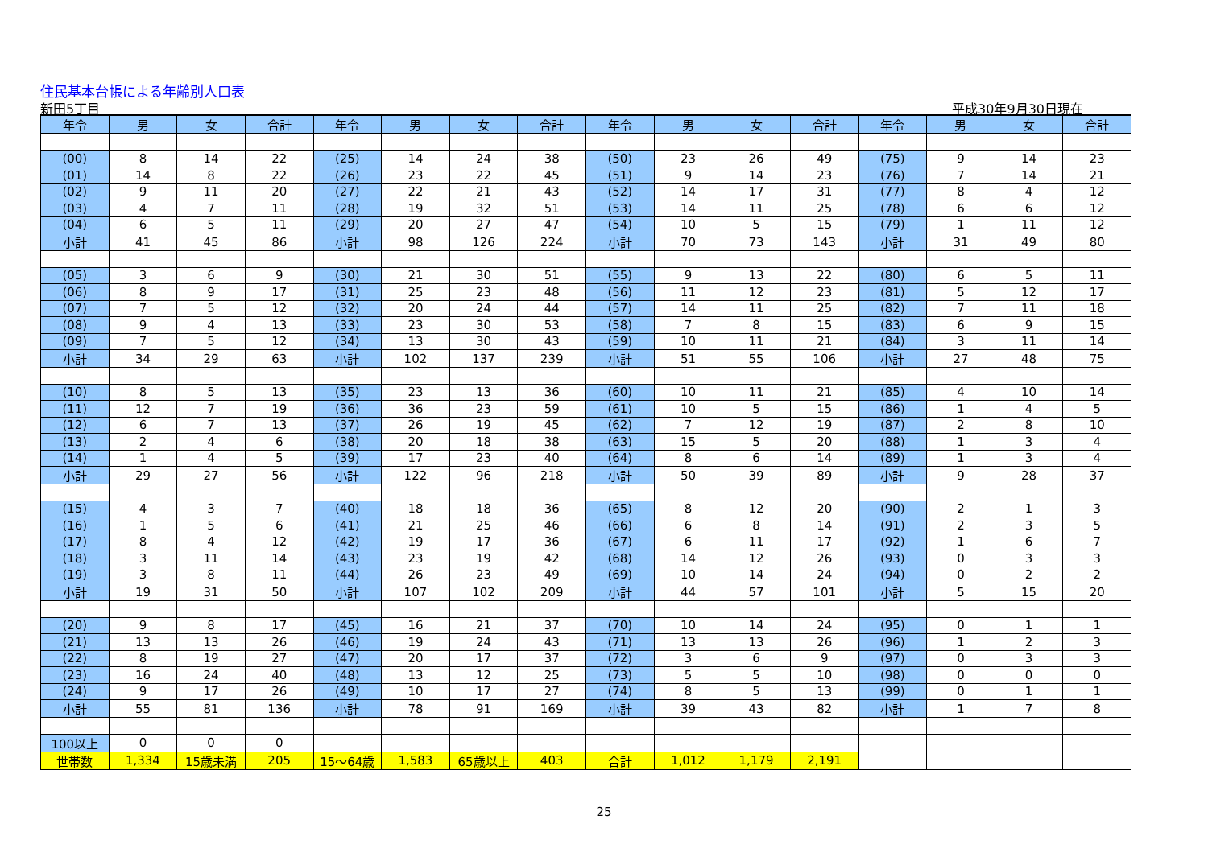住民基本台帳による年齢別人口表
新田5丁目 平成30年9月30日現在
| 年令 | 男 | 女 | 合計 | 年令 | 男 | 女 | 合計 | 年令 | 男 | 女 | 合計 | 年令 | 男 | 女 | 合計 |
| --- | --- | --- | --- | --- | --- | --- | --- | --- | --- | --- | --- | --- | --- | --- | --- |
| (00) | 8 | 14 | 22 | (25) | 14 | 24 | 38 | (50) | 23 | 26 | 49 | (75) | 9 | 14 | 23 |
| (01) | 14 | 8 | 22 | (26) | 23 | 22 | 45 | (51) | 9 | 14 | 23 | (76) | 7 | 14 | 21 |
| (02) | 9 | 11 | 20 | (27) | 22 | 21 | 43 | (52) | 14 | 17 | 31 | (77) | 8 | 4 | 12 |
| (03) | 4 | 7 | 11 | (28) | 19 | 32 | 51 | (53) | 14 | 11 | 25 | (78) | 6 | 6 | 12 |
| (04) | 6 | 5 | 11 | (29) | 20 | 27 | 47 | (54) | 10 | 5 | 15 | (79) | 1 | 11 | 12 |
| 小計 | 41 | 45 | 86 | 小計 | 98 | 126 | 224 | 小計 | 70 | 73 | 143 | 小計 | 31 | 49 | 80 |
| (05) | 3 | 6 | 9 | (30) | 21 | 30 | 51 | (55) | 9 | 13 | 22 | (80) | 6 | 5 | 11 |
| (06) | 8 | 9 | 17 | (31) | 25 | 23 | 48 | (56) | 11 | 12 | 23 | (81) | 5 | 12 | 17 |
| (07) | 7 | 5 | 12 | (32) | 20 | 24 | 44 | (57) | 14 | 11 | 25 | (82) | 7 | 11 | 18 |
| (08) | 9 | 4 | 13 | (33) | 23 | 30 | 53 | (58) | 7 | 8 | 15 | (83) | 6 | 9 | 15 |
| (09) | 7 | 5 | 12 | (34) | 13 | 30 | 43 | (59) | 10 | 11 | 21 | (84) | 3 | 11 | 14 |
| 小計 | 34 | 29 | 63 | 小計 | 102 | 137 | 239 | 小計 | 51 | 55 | 106 | 小計 | 27 | 48 | 75 |
| (10) | 8 | 5 | 13 | (35) | 23 | 13 | 36 | (60) | 10 | 11 | 21 | (85) | 4 | 10 | 14 |
| (11) | 12 | 7 | 19 | (36) | 36 | 23 | 59 | (61) | 10 | 5 | 15 | (86) | 1 | 4 | 5 |
| (12) | 6 | 7 | 13 | (37) | 26 | 19 | 45 | (62) | 7 | 12 | 19 | (87) | 2 | 8 | 10 |
| (13) | 2 | 4 | 6 | (38) | 20 | 18 | 38 | (63) | 15 | 5 | 20 | (88) | 1 | 3 | 4 |
| (14) | 1 | 4 | 5 | (39) | 17 | 23 | 40 | (64) | 8 | 6 | 14 | (89) | 1 | 3 | 4 |
| 小計 | 29 | 27 | 56 | 小計 | 122 | 96 | 218 | 小計 | 50 | 39 | 89 | 小計 | 9 | 28 | 37 |
| (15) | 4 | 3 | 7 | (40) | 18 | 18 | 36 | (65) | 8 | 12 | 20 | (90) | 2 | 1 | 3 |
| (16) | 1 | 5 | 6 | (41) | 21 | 25 | 46 | (66) | 6 | 8 | 14 | (91) | 2 | 3 | 5 |
| (17) | 8 | 4 | 12 | (42) | 19 | 17 | 36 | (67) | 6 | 11 | 17 | (92) | 1 | 6 | 7 |
| (18) | 3 | 11 | 14 | (43) | 23 | 19 | 42 | (68) | 14 | 12 | 26 | (93) | 0 | 3 | 3 |
| (19) | 3 | 8 | 11 | (44) | 26 | 23 | 49 | (69) | 10 | 14 | 24 | (94) | 0 | 2 | 2 |
| 小計 | 19 | 31 | 50 | 小計 | 107 | 102 | 209 | 小計 | 44 | 57 | 101 | 小計 | 5 | 15 | 20 |
| (20) | 9 | 8 | 17 | (45) | 16 | 21 | 37 | (70) | 10 | 14 | 24 | (95) | 0 | 1 | 1 |
| (21) | 13 | 13 | 26 | (46) | 19 | 24 | 43 | (71) | 13 | 13 | 26 | (96) | 1 | 2 | 3 |
| (22) | 8 | 19 | 27 | (47) | 20 | 17 | 37 | (72) | 3 | 6 | 9 | (97) | 0 | 3 | 3 |
| (23) | 16 | 24 | 40 | (48) | 13 | 12 | 25 | (73) | 5 | 5 | 10 | (98) | 0 | 0 | 0 |
| (24) | 9 | 17 | 26 | (49) | 10 | 17 | 27 | (74) | 8 | 5 | 13 | (99) | 0 | 1 | 1 |
| 小計 | 55 | 81 | 136 | 小計 | 78 | 91 | 169 | 小計 | 39 | 43 | 82 | 小計 | 1 | 7 | 8 |
| 100以上 | 0 | 0 | 0 | | | | | | | | | | | | |
| 世帯数 | 1,334 | 15歳未満 | 205 | 15～64歳 | 1,583 | 65歳以上 | 403 | 合計 | 1,012 | 1,179 | 2,191 | | | | |
25